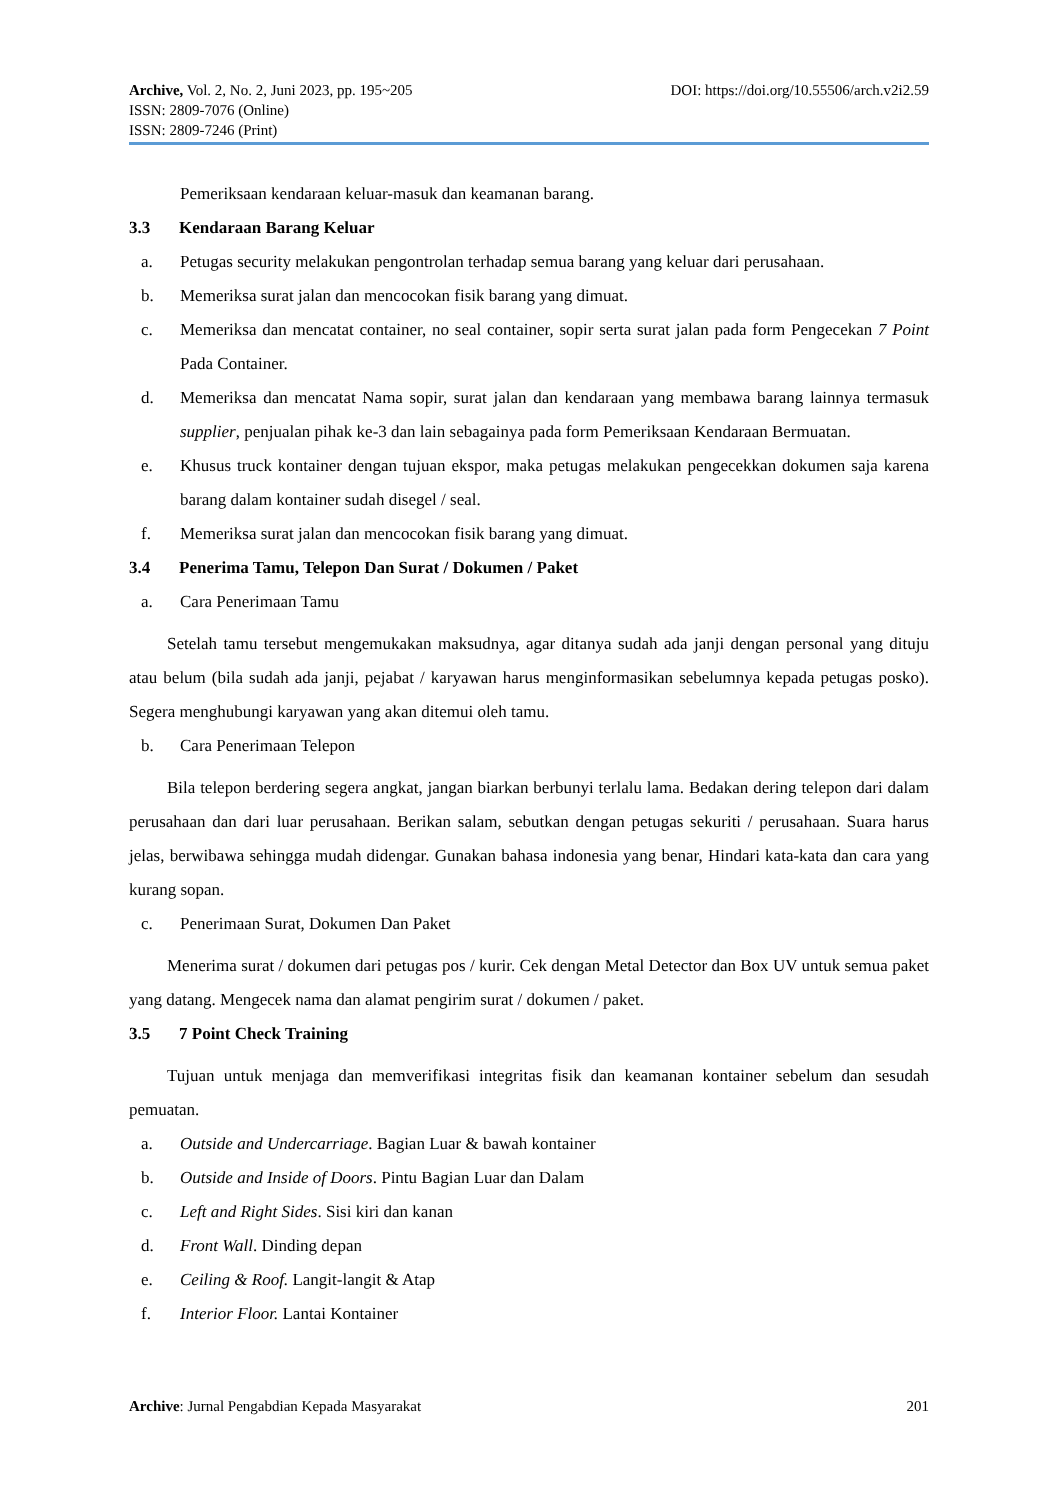Archive, Vol. 2, No. 2, Juni 2023, pp. 195~205
ISSN: 2809-7076 (Online)
ISSN: 2809-7246 (Print)
DOI: https://doi.org/10.55506/arch.v2i2.59
Pemeriksaan kendaraan keluar-masuk dan keamanan barang.
3.3 Kendaraan Barang Keluar
a. Petugas security melakukan pengontrolan terhadap semua barang yang keluar dari perusahaan.
b. Memeriksa surat jalan dan mencocokan fisik barang yang dimuat.
c. Memeriksa dan mencatat container, no seal container, sopir serta surat jalan pada form Pengecekan 7 Point Pada Container.
d. Memeriksa dan mencatat Nama sopir, surat jalan dan kendaraan yang membawa barang lainnya termasuk supplier, penjualan pihak ke-3 dan lain sebagainya pada form Pemeriksaan Kendaraan Bermuatan.
e. Khusus truck kontainer dengan tujuan ekspor, maka petugas melakukan pengecekkan dokumen saja karena barang dalam kontainer sudah disegel / seal.
f. Memeriksa surat jalan dan mencocokan fisik barang yang dimuat.
3.4 Penerima Tamu, Telepon Dan Surat / Dokumen / Paket
a. Cara Penerimaan Tamu
Setelah tamu tersebut mengemukakan maksudnya, agar ditanya sudah ada janji dengan personal yang dituju atau belum (bila sudah ada janji, pejabat / karyawan harus menginformasikan sebelumnya kepada petugas posko). Segera menghubungi karyawan yang akan ditemui oleh tamu.
b. Cara Penerimaan Telepon
Bila telepon berdering segera angkat, jangan biarkan berbunyi terlalu lama. Bedakan dering telepon dari dalam perusahaan dan dari luar perusahaan. Berikan salam, sebutkan dengan petugas sekuriti / perusahaan. Suara harus jelas, berwibawa sehingga mudah didengar. Gunakan bahasa indonesia yang benar, Hindari kata-kata dan cara yang kurang sopan.
c. Penerimaan Surat, Dokumen Dan Paket
Menerima surat / dokumen dari petugas pos / kurir. Cek dengan Metal Detector dan Box UV untuk semua paket yang datang. Mengecek nama dan alamat pengirim surat / dokumen / paket.
3.5 7 Point Check Training
Tujuan untuk menjaga dan memverifikasi integritas fisik dan keamanan kontainer sebelum dan sesudah pemuatan.
a. Outside and Undercarriage. Bagian Luar & bawah kontainer
b. Outside and Inside of Doors. Pintu Bagian Luar dan Dalam
c. Left and Right Sides. Sisi kiri dan kanan
d. Front Wall. Dinding depan
e. Ceiling & Roof. Langit-langit & Atap
f. Interior Floor. Lantai Kontainer
Archive: Jurnal Pengabdian Kepada Masyarakat 201